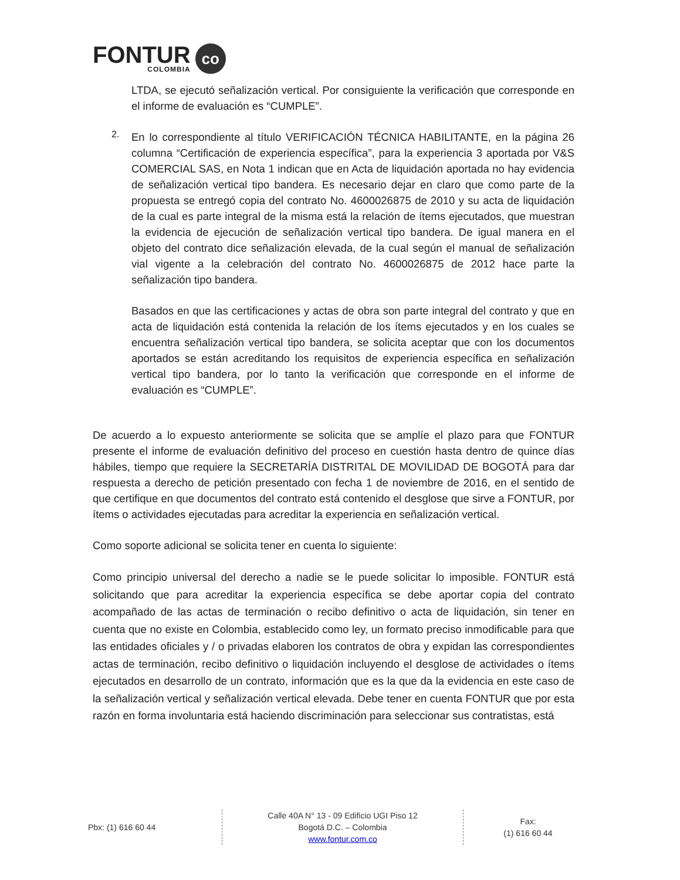FONTUR
COLOMBIA
co
LTDA, se ejecutó señalización vertical. Por consiguiente la verificación que corresponde en el informe de evaluación es “CUMPLE”.
2.
En lo correspondiente al título VERIFICACIÓN TÉCNICA HABILITANTE, en la página 26 columna “Certificación de experiencia específica”, para la experiencia 3 aportada por V&S COMERCIAL SAS, en Nota 1 indican que en Acta de liquidación aportada no hay evidencia de señalización vertical tipo bandera. Es necesario dejar en claro que como parte de la propuesta se entregó copia del contrato No. 4600026875 de 2010 y su acta de liquidación de la cual es parte integral de la misma está la relación de ítems ejecutados, que muestran la evidencia de ejecución de señalización vertical tipo bandera. De igual manera en el objeto del contrato dice señalización elevada, de la cual según el manual de señalización vial vigente a la celebración del contrato No. 4600026875 de 2012 hace parte la señalización tipo bandera.
Basados en que las certificaciones y actas de obra son parte integral del contrato y que en acta de liquidación está contenida la relación de los ítems ejecutados y en los cuales se encuentra señalización vertical tipo bandera, se solicita aceptar que con los documentos aportados se están acreditando los requisitos de experiencia específica en señalización vertical tipo bandera, por lo tanto la verificación que corresponde en el informe de evaluación es “CUMPLE”.
De acuerdo a lo expuesto anteriormente se solicita que se amplíe el plazo para que FONTUR presente el informe de evaluación definitivo del proceso en cuestión hasta dentro de quince días hábiles, tiempo que requiere la SECRETARÍA DISTRITAL DE MOVILIDAD DE BOGOTÁ para dar respuesta a derecho de petición presentado con fecha 1 de noviembre de 2016, en el sentido de que certifique en que documentos del contrato está contenido el desglose que sirve a FONTUR, por ítems o actividades ejecutadas para acreditar la experiencia en señalización vertical.
Como soporte adicional se solicita tener en cuenta lo siguiente:
Como principio universal del derecho a nadie se le puede solicitar lo imposible. FONTUR está solicitando que para acreditar la experiencia específica se debe aportar copia del contrato acompañado de las actas de terminación o recibo definitivo o acta de liquidación, sin tener en cuenta que no existe en Colombia, establecido como ley, un formato preciso inmodificable para que las entidades oficiales y / o privadas elaboren los contratos de obra y expidan las correspondientes actas de terminación, recibo definitivo o liquidación incluyendo el desglose de actividades o ítems ejecutados en desarrollo de un contrato, información que es la que da la evidencia en este caso de la señalización vertical y señalización vertical elevada. Debe tener en cuenta FONTUR que por esta razón en forma involuntaria está haciendo discriminación para seleccionar sus contratistas, está
Pbx: (1) 616 60 44
Calle 40A N° 13 - 09 Edificio UGI Piso 12
Bogotá D.C. – Colombia
www.fontur.com.co
Fax:
(1) 616 60 44